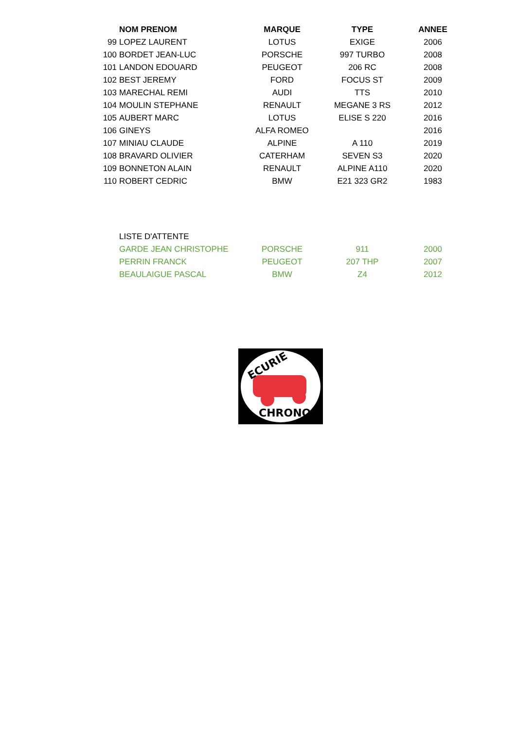| | NOM PRENOM | MARQUE | TYPE | ANNEE |
| --- | --- | --- | --- | --- |
| 99 | LOPEZ LAURENT | LOTUS | EXIGE | 2006 |
| 100 | BORDET JEAN-LUC | PORSCHE | 997 TURBO | 2008 |
| 101 | LANDON EDOUARD | PEUGEOT | 206 RC | 2008 |
| 102 | BEST JEREMY | FORD | FOCUS ST | 2009 |
| 103 | MARECHAL REMI | AUDI | TTS | 2010 |
| 104 | MOULIN STEPHANE | RENAULT | MEGANE 3 RS | 2012 |
| 105 | AUBERT MARC | LOTUS | ELISE S 220 | 2016 |
| 106 | GINEYS | ALFA ROMEO | | 2016 |
| 107 | MINIAU CLAUDE | ALPINE | A 110 | 2019 |
| 108 | BRAVARD OLIVIER | CATERHAM | SEVEN S3 | 2020 |
| 109 | BONNETON ALAIN | RENAULT | ALPINE A110 | 2020 |
| 110 | ROBERT CEDRIC | BMW | E21 323 GR2 | 1983 |
| | LISTE D'ATTENTE | | | |
| | GARDE JEAN CHRISTOPHE | PORSCHE | 911 | 2000 |
| | PERRIN FRANCK | PEUGEOT | 207 THP | 2007 |
| | BEAULAIGUE PASCAL | BMW | Z4 | 2012 |
ECURIE
CHRONO